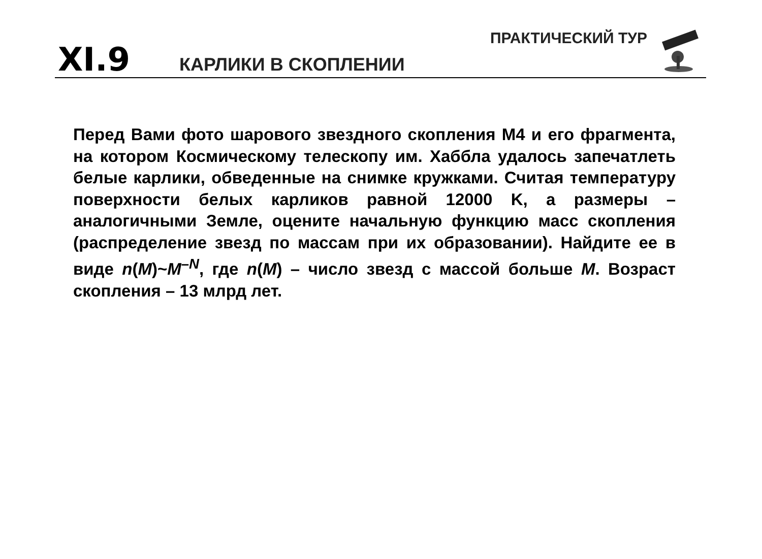XI.9 КАРЛИКИ В СКОПЛЕНИИ
ПРАКТИЧЕСКИЙ ТУР
Перед Вами фото шарового звездного скопления M4 и его фрагмента, на котором Космическому телескопу им. Хаббла удалось запечатлеть белые карлики, обведенные на снимке кружками. Считая температуру поверхности белых карликов равной 12000 K, а размеры – аналогичными Земле, оцените начальную функцию масс скопления (распределение звезд по массам при их образовании). Найдите ее в виде n(M)~M<sup>–N</sup>, где n(M) – число звезд с массой больше M. Возраст скопления – 13 млрд лет.